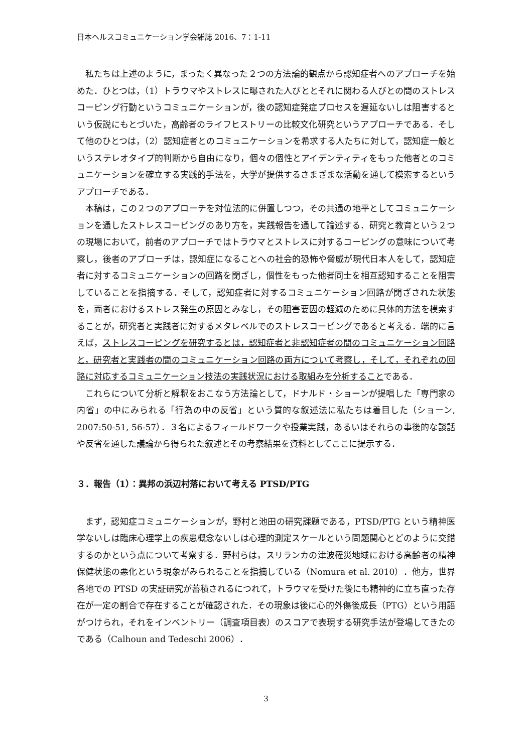日本ヘルスコミュニケーション学会雑誌 2016、7：1-11
私たちは上述のように，まったく異なった２つの方法論的観点から認知症者へのアプローチを始めた．ひとつは，（1）トラウマやストレスに曝された人びととそれに関わる人びとの間のストレスコーピング行動というコミュニケーションが，後の認知症発症プロセスを遅延ないしは阻害するという仮説にもとづいた，高齢者のライフヒストリーの比較文化研究というアプローチである．そして他のひとつは，（2）認知症者とのコミュニケーションを希求する人たちに対して，認知症一般というステレオタイプ的判断から自由になり，個々の個性とアイデンティティをもった他者とのコミュニケーションを確立する実践的手法を，大学が提供するさまざまな活動を通して模索するというアプローチである．
本稿は，この２つのアプローチを対位法的に併置しつつ，その共通の地平としてコミュニケーションを通したストレスコーピングのあり方を，実践報告を通して論述する．研究と教育という２つの現場において，前者のアプローチではトラウマとストレスに対するコーピングの意味について考察し，後者のアプローチは，認知症になることへの社会的恐怖や脅威が現代日本人をして，認知症者に対するコミュニケーションの回路を閉ざし，個性をもった他者同士を相互認知することを阻害していることを指摘する．そして，認知症者に対するコミュニケーション回路が閉ざされた状態を，両者におけるストレス発生の原因とみなし，その阻害要因の軽減のために具体的方法を模索することが，研究者と実践者に対するメタレベルでのストレスコーピングであると考える．端的に言えば，ストレスコーピングを研究するとは，認知症者と非認知症者の間のコミュニケーション回路と，研究者と実践者の間のコミュニケーション回路の両方について考察し，そして，それぞれの回路に対応するコミュニケーション技法の実践状況における取組みを分析することである．
これらについて分析と解釈をおこなう方法論として，ドナルド・ショーンが提唱した「専門家の内省」の中にみられる「行為の中の反省」という質的な叙述法に私たちは着目した（ショーン, 2007:50-51, 56-57）．３名によるフィールドワークや授業実践，あるいはそれらの事後的な談話や反省を通した議論から得られた叙述とその考察結果を資料としてここに提示する．
３．報告（1）：異邦の浜辺村落において考える PTSD/PTG
まず，認知症コミュニケーションが，野村と池田の研究課題である，PTSD/PTG という精神医学ないしは臨床心理学上の疾患概念ないしは心理的測定スケールという問題関心とどのように交錯するのかという点について考察する．野村らは，スリランカの津波罹災地域における高齢者の精神保健状態の悪化という現象がみられることを指摘している（Nomura et al. 2010）．他方，世界各地での PTSD の実証研究が蓄積されるにつれて，トラウマを受けた後にも精神的に立ち直った存在が一定の割合で存在することが確認された．その現象は後に心的外傷後成長（PTG）という用語がつけられ，それをインベントリー（調査項目表）のスコアで表現する研究手法が登場してきたのである（Calhoun and Tedeschi 2006）．
3